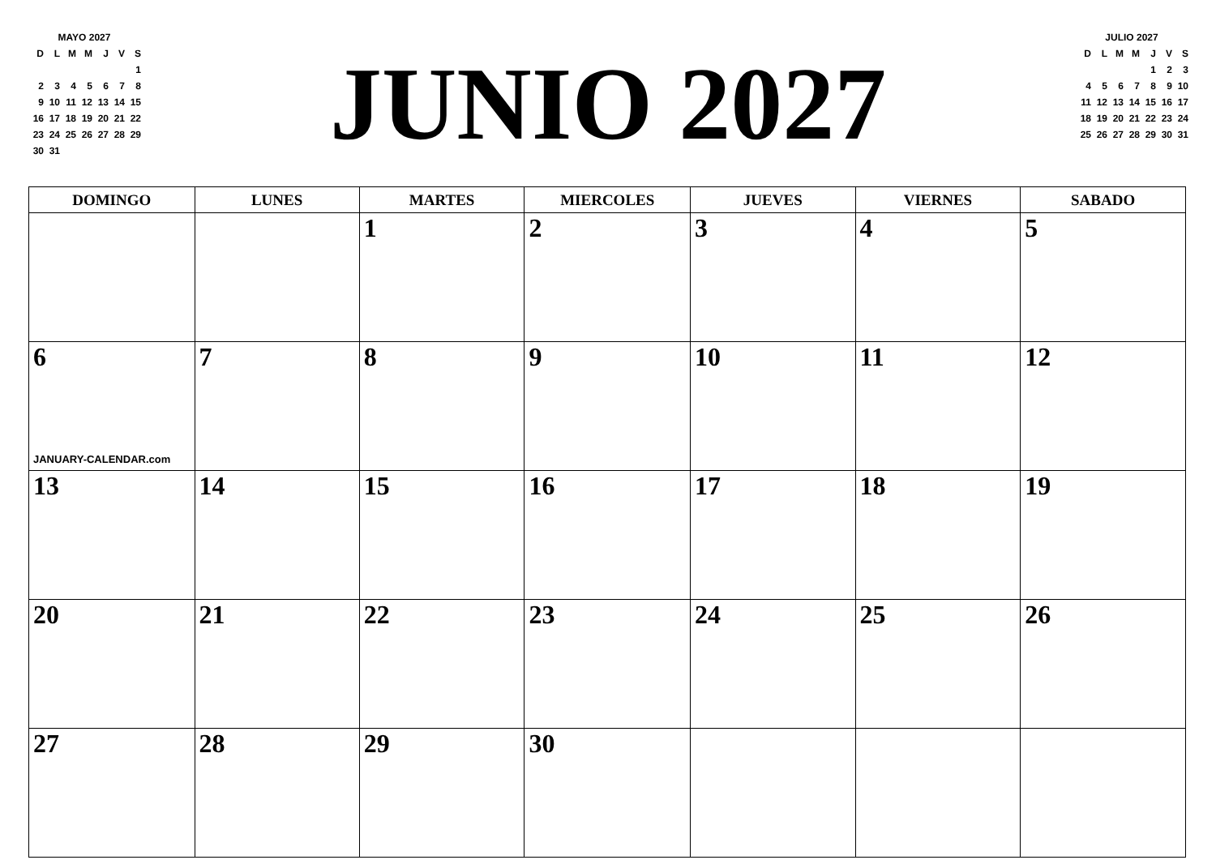| MAYO 2027 | | | | | | |
| D | L | M | M | J | V | S |
| | | | | | | 1 |
| 2 | 3 | 4 | 5 | 6 | 7 | 8 |
| 9 | 10 | 11 | 12 | 13 | 14 | 15 |
| 16 | 17 | 18 | 19 | 20 | 21 | 22 |
| 23 | 24 | 25 | 26 | 27 | 28 | 29 |
| 30 | 31 | | | | | |
JUNIO 2027
| JULIO 2027 | | | | | | |
| D | L | M | M | J | V | S |
| | | | | 1 | 2 | 3 |
| 4 | 5 | 6 | 7 | 8 | 9 | 10 |
| 11 | 12 | 13 | 14 | 15 | 16 | 17 |
| 18 | 19 | 20 | 21 | 22 | 23 | 24 |
| 25 | 26 | 27 | 28 | 29 | 30 | 31 |
| DOMINGO | LUNES | MARTES | MIERCOLES | JUEVES | VIERNES | SABADO |
| --- | --- | --- | --- | --- | --- | --- |
| | | 1 | 2 | 3 | 4 | 5 |
| 6 JANUARY-CALENDAR.com | 7 | 8 | 9 | 10 | 11 | 12 |
| 13 | 14 | 15 | 16 | 17 | 18 | 19 |
| 20 | 21 | 22 | 23 | 24 | 25 | 26 |
| 27 | 28 | 29 | 30 | | | |